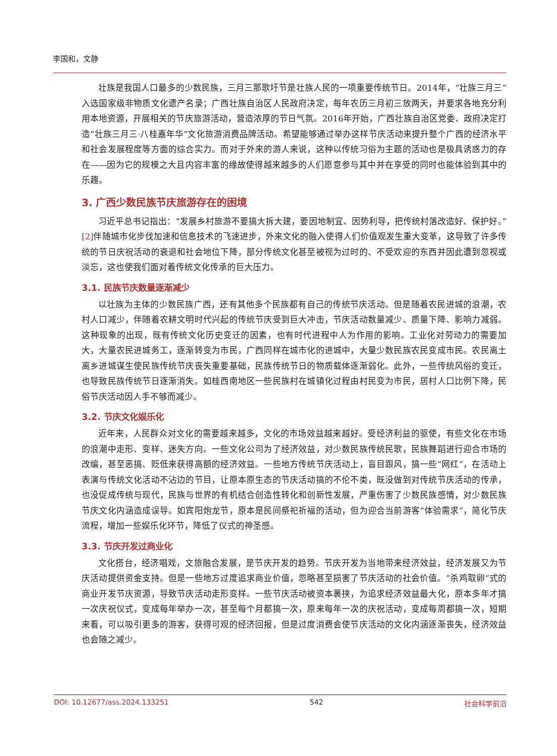李国和，文静
壮族是我国人口最多的少数民族，三月三那歌圩节是壮族人民的一项重要传统节日。2014年，“壮族三月三”入选国家级非物质文化遗产名录；广西壮族自治区人民政府决定，每年农历三月初三放两天，并要求各地充分利用本地资源，开展相关的节庆旅游活动，营造浓厚的节日气氛。2016年开始，广西壮族自治区党委、政府决定打造“壮族三月三·八桂嘉年华”文化旅游消费品牌活动。希望能够通过举办这样节庆活动来提升整个广西的经济水平和社会发展程度等方面的综合实力。而对于外来的游人来说，这种以传统习俗为主题的活动也是极具诱惑力的存在——因为它的规模之大且内容丰富的缘故使得越来越多的人们愿意参与其中并在享受的同时也能体验到其中的乐趣。
3. 广西少数民族节庆旅游存在的困境
习近平总书记指出：“发展乡村旅游不要搞大拆大建，要因地制宜、因势利导，把传统村落改造好、保护好。”[2] 伴随城市化步伐加速和信息技术的飞速进步，外来文化的融入使得人们价值观发生重大变革，这导致了许多传统的节日庆祝活动的衰退和社会地位下降，部分传统文化甚至被视为过时的、不受欢迎的东西并因此遭到忽视或淡忘，这也使我们面对着传统文化传承的巨大压力。
3.1. 民族节庆数量逐渐减少
以壮族为主体的少数民族广西，还有其他多个民族都有自己的传统节庆活动。但是随着农民进城的浪潮，农村人口减少，伴随着农耕文明时代兴起的传统节庆受到巨大冲击，节庆活动数量减少、质量下降、影响力减弱。这种现象的出现，既有传统文化历史变迁的因素，也有时代进程中人为作用的影响。工业化对劳动力的需要加大，大量农民进城务工，逐渐转变为市民，广西同样在城市化的进城中，大量少数民族农民变成市民。农民离土离乡进城谋生使民族传统节庆丧失重要基础，民族传统节日的物质载体逐渐弱化。此外，一些传统风俗的变迁，也导致民族传统节日逐渐消失。如桂西南地区一些民族村在城镇化过程由村民变为市民，居村人口比例下降，民俗节庆活动因人手不够而减少。
3.2. 节庆文化娱乐化
近年来，人民群众对文化的需要越来越多，文化的市场效益越来越好。受经济利益的驱使，有些文化在市场的浪潮中走形、变样、迷失方向。一些文化公司为了经济效益，对少数民族传统民歌，民族舞蹈进行迎合市场的改编，甚至恶搞、贬低来获得高额的经济效益。一些地方传统节庆活动上，盲目跟风，搞一些“网红”，在活动上表演与传统文化活动不沾边的节目，让原本原生态的节庆活动搞的不伦不类，既没做到对传统节庆活动的传承，也没促成传统与现代，民族与世界的有机结合创造性转化和创新性发展，严重伤害了少数民族感情，对少数民族节庆文化内涵造成误导。如宾阳炮龙节，原本是民间祭祀祈福的活动，但为迎合当前游客“体验需求”，简化节庆流程，增加一些娱乐化环节，降低了仪式的神圣感。
3.3. 节庆开发过商业化
文化搭台，经济唱戏，文旅融合发展，是节庆开发的趋势。节庆开发为当地带来经济效益，经济发展又为节庆活动提供资金支持。但是一些地方过度追求商业价值，忽略甚至损害了节庆活动的社会价值。“杀鸡取卵”式的商业开发节庆资源，导致节庆活动走形变样。一些节庆活动被资本裹挟，为追求经济效益最大化，原本多年才搞一次庆祝仪式，变成每年举办一次，甚至每个月都搞一次，原来每年一次的庆祝活动，变成每周都搞一次，短期来看，可以吸引更多的游客，获得可观的经济回报，但是过度消费会使节庆活动的文化内涵逐渐丧失，经济效益也会随之减少。
DOI: 10.12677/ass.2024.133251 542 社会科学前沿